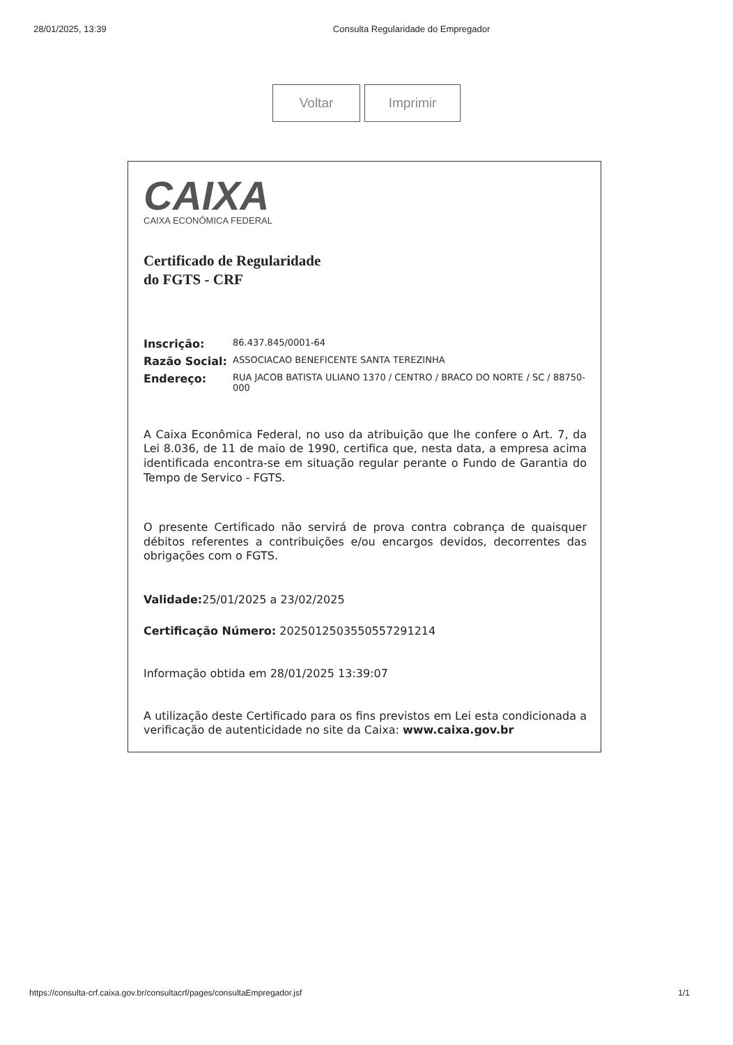28/01/2025, 13:39 Consulta Regularidade do Empregador
Voltar Imprimir
CAIXA
CAIXA ECONÔMICA FEDERAL
Certificado de Regularidade
do FGTS - CRF
Inscrição: 86.437.845/0001-64
Razão Social: ASSOCIACAO BENEFICENTE SANTA TEREZINHA
Endereço: RUA JACOB BATISTA ULIANO 1370 / CENTRO / BRACO DO NORTE / SC / 88750-000
A Caixa Econômica Federal, no uso da atribuição que lhe confere o Art. 7, da Lei 8.036, de 11 de maio de 1990, certifica que, nesta data, a empresa acima identificada encontra-se em situação regular perante o Fundo de Garantia do Tempo de Servico - FGTS.
O presente Certificado não servirá de prova contra cobrança de quaisquer débitos referentes a contribuições e/ou encargos devidos, decorrentes das obrigações com o FGTS.
Validade: 25/01/2025 a 23/02/2025
Certificação Número: 2025012503550557291214
Informação obtida em 28/01/2025 13:39:07
A utilização deste Certificado para os fins previstos em Lei esta condicionada a verificação de autenticidade no site da Caixa: www.caixa.gov.br
https://consulta-crf.caixa.gov.br/consultacrf/pages/consultaEmpregador.jsf 1/1